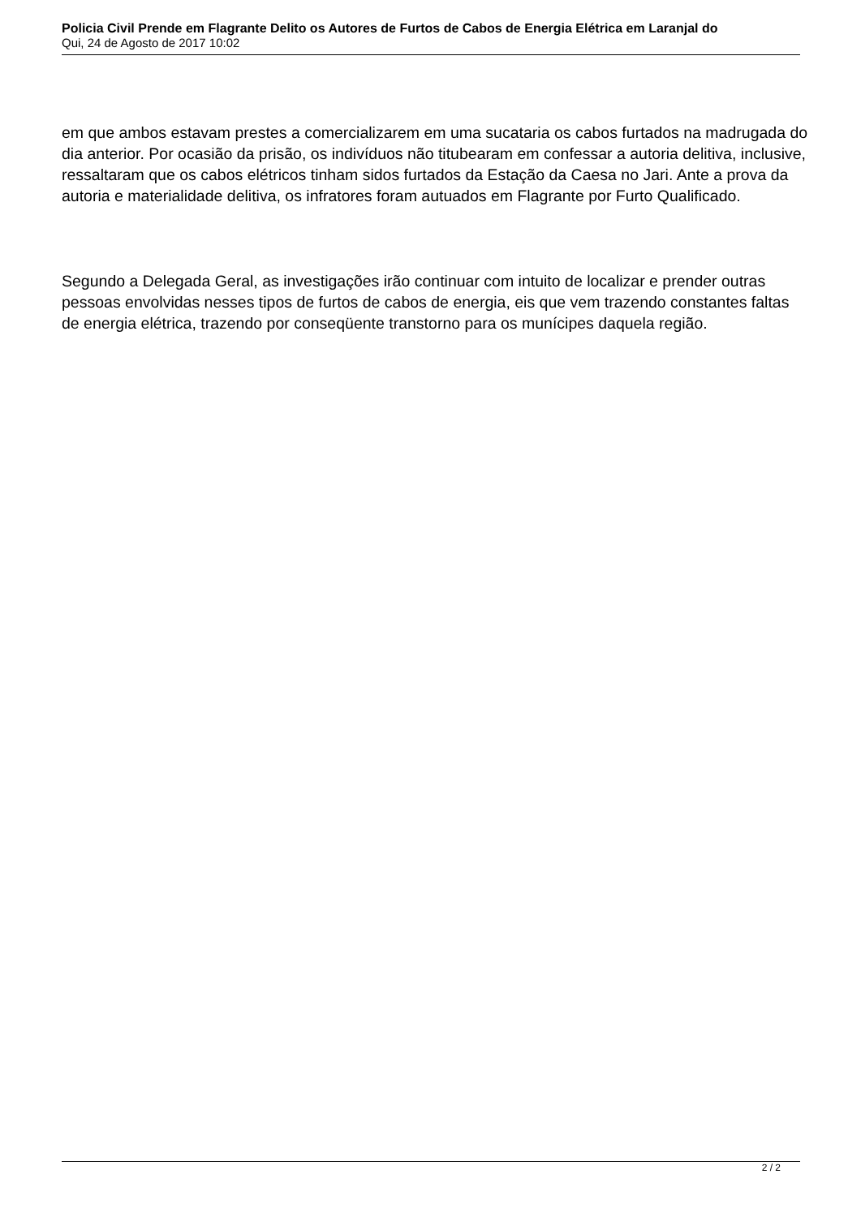Policia Civil Prende em Flagrante Delito os Autores de Furtos de Cabos de Energia Elétrica em Laranjal do
Qui, 24 de Agosto de 2017 10:02
em que ambos estavam prestes a comercializarem em uma sucataria os cabos furtados na madrugada do dia anterior. Por ocasião da prisão, os indivíduos não titubearam em confessar a autoria delitiva, inclusive, ressaltaram que os cabos elétricos tinham sidos furtados da Estação da Caesa no Jari. Ante a prova da autoria e materialidade delitiva, os infratores foram autuados em Flagrante por Furto Qualificado.
Segundo a Delegada Geral, as investigações irão continuar com intuito de localizar e prender outras pessoas envolvidas nesses tipos de furtos de cabos de energia, eis que vem trazendo constantes faltas de energia elétrica, trazendo por conseqüente transtorno para os munícipes daquela região.
2 / 2